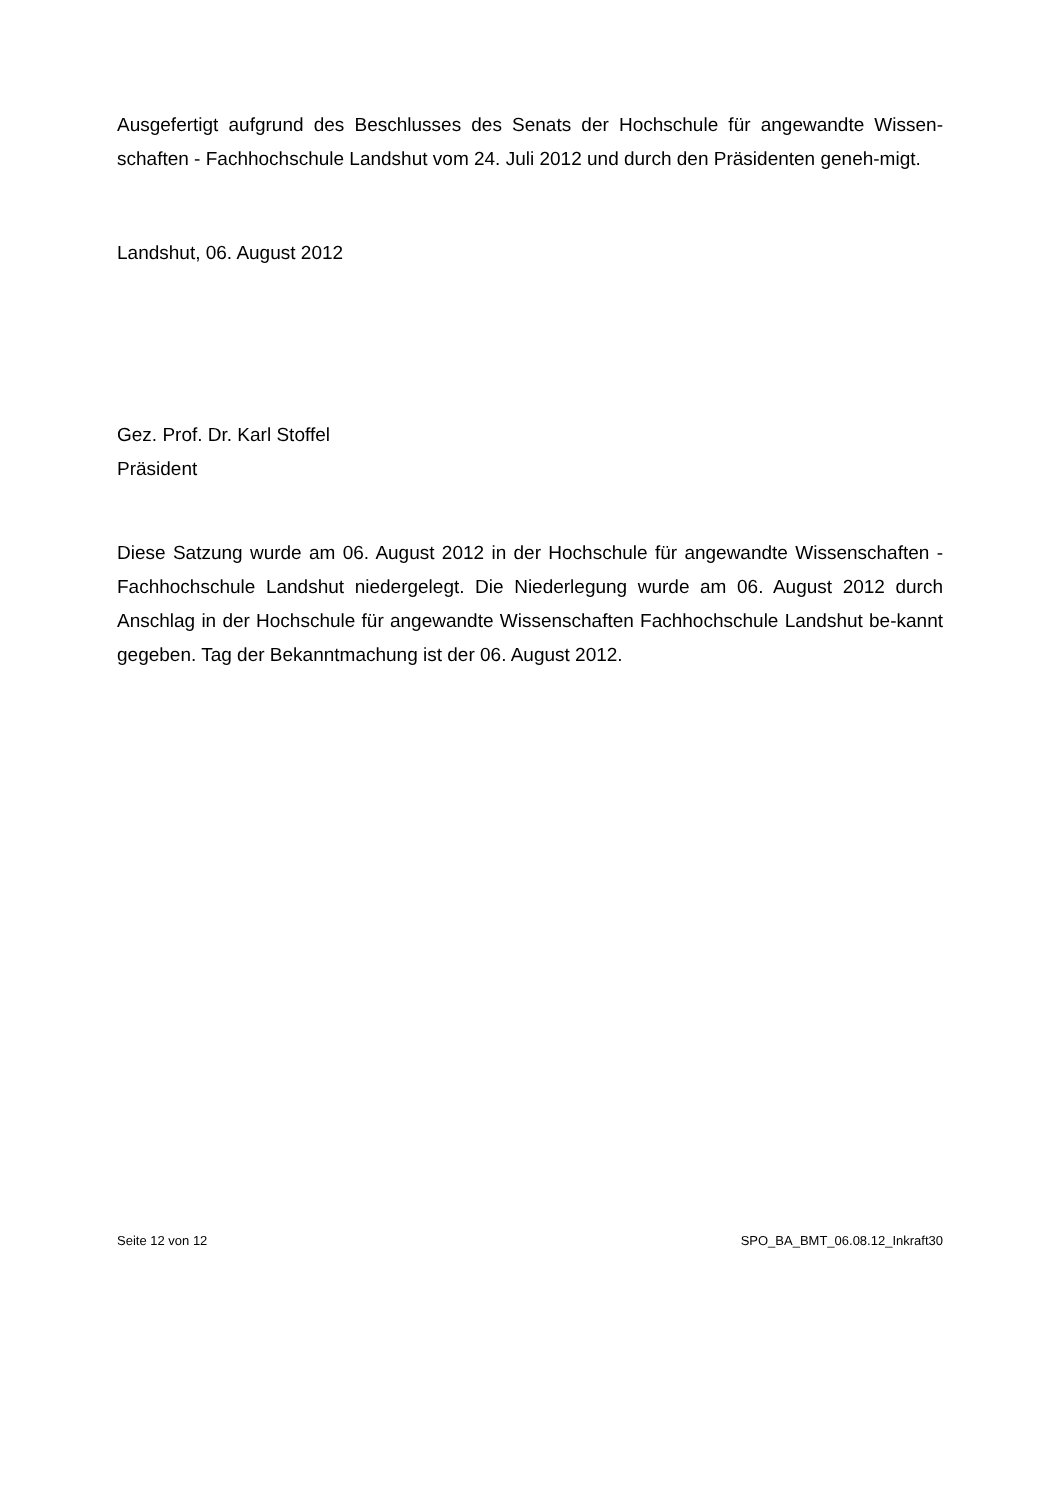Ausgefertigt aufgrund des Beschlusses des Senats der Hochschule für angewandte Wissen-schaften - Fachhochschule Landshut vom 24. Juli 2012 und durch den Präsidenten geneh-migt.
Landshut, 06. August 2012
Gez. Prof. Dr. Karl Stoffel
Präsident
Diese Satzung wurde am 06. August 2012 in der Hochschule für angewandte Wissenschaften - Fachhochschule Landshut niedergelegt. Die Niederlegung wurde am 06. August 2012 durch Anschlag in der Hochschule für angewandte Wissenschaften Fachhochschule Landshut be-kannt gegeben. Tag der Bekanntmachung ist der 06. August 2012.
Seite 12 von 12 SPO_BA_BMT_06.08.12_Inkraft30